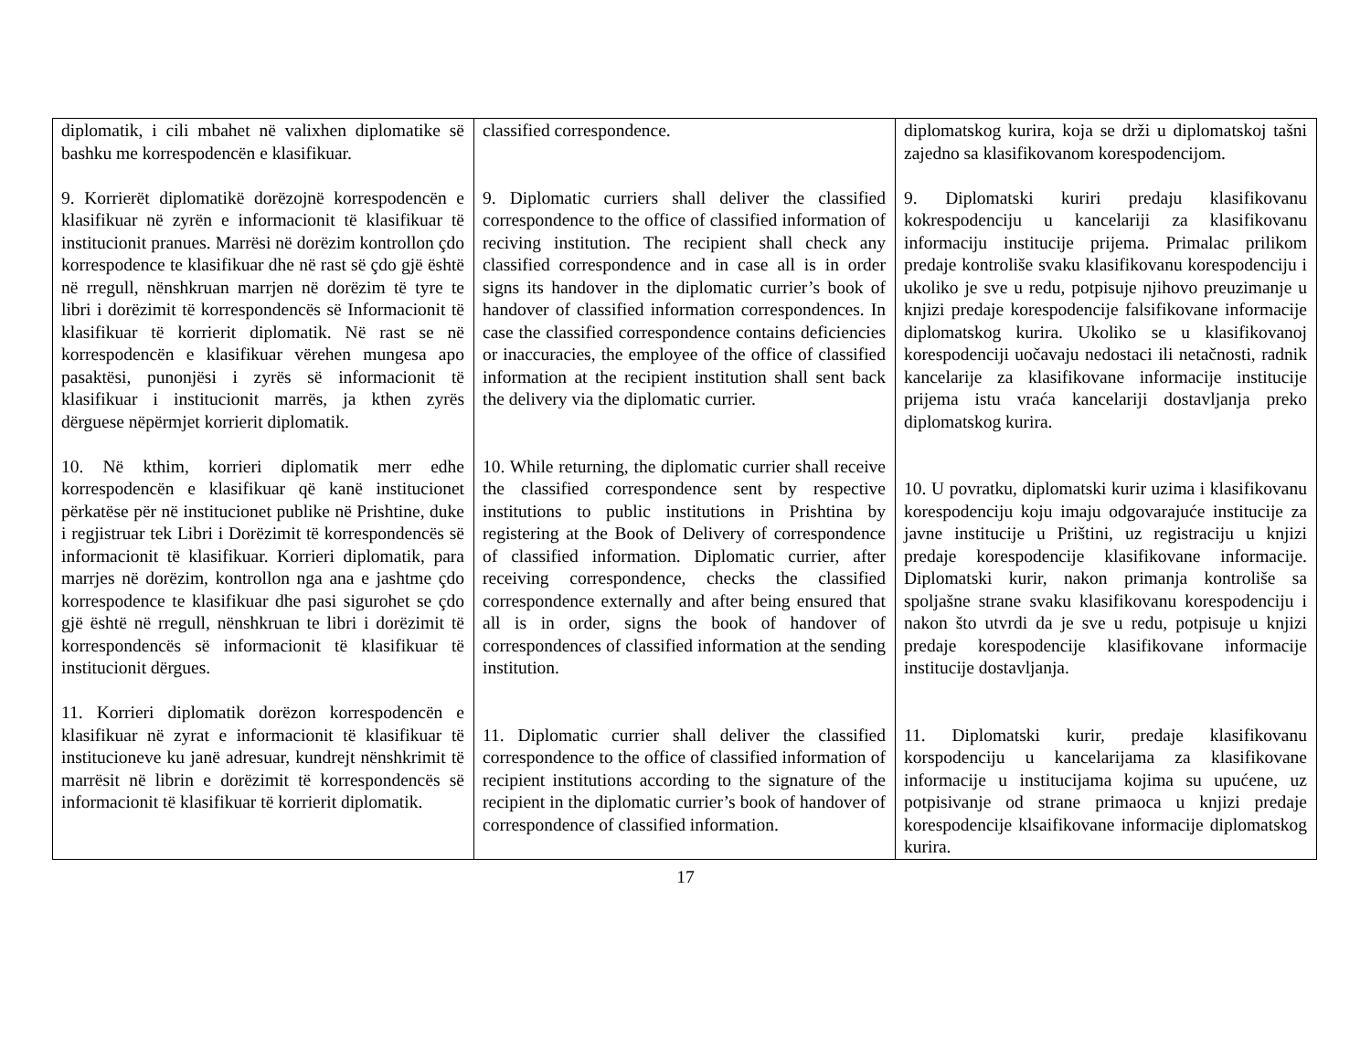| diplomatik, i cili mbahet në valixhen diplomatike së bashku me korrespodencën e klasifikuar. 9. Korrierët diplomatikë dorëzojnë korrespodencën e klasifikuar në zyrën e informacionit të klasifikuar të institucionit pranues. Marrësi në dorëzim kontrollon çdo korrespodence te klasifikuar dhe në rast së çdo gjë është në rregull, nënshkruan marrjen në dorëzim të tyre te libri i dorëzimit të korrespondencës së Informacionit të klasifikuar të korrierit diplomatik. Në rast se në korrespodencën e klasifikuar vërehen mungesa apo pasaktësi, punonjësi i zyrës së informacionit të klasifikuar i institucionit marrës, ja kthen zyrës dërguese nëpërmjet korrierit diplomatik. 10. Në kthim, korrieri diplomatik merr edhe korrespodencën e klasifikuar që kanë institucionet përkatëse për në institucionet publike në Prishtine, duke i regjistruar tek Libri i Dorëzimit të korrespondencës së informacionit të klasifikuar. Korrieri diplomatik, para marrjes në dorëzim, kontrollon nga ana e jashtme çdo korrespodence te klasifikuar dhe pasi sigurohet se çdo gjë është në rregull, nënshkruan te libri i dorëzimit të korrespondencës së informacionit të klasifikuar të institucionit dërgues. 11. Korrieri diplomatik dorëzon korrespodencën e klasifikuar në zyrat e informacionit të klasifikuar të institucioneve ku janë adresuar, kundrejt nënshkrimit të marrësit në librin e dorëzimit të korrespondencës së informacionit të klasifikuar të korrierit diplomatik. | classified correspondence. 9. Diplomatic curriers shall deliver the classified correspondence to the office of classified information of reciving institution. The recipient shall check any classified correspondence and in case all is in order signs its handover in the diplomatic currier’s book of handover of classified information correspondences. In case the classified correspondence contains deficiencies or inaccuracies, the employee of the office of classified information at the recipient institution shall sent back the delivery via the diplomatic currier. 10. While returning, the diplomatic currier shall receive the classified correspondence sent by respective institutions to public institutions in Prishtina by registering at the Book of Delivery of correspondence of classified information. Diplomatic currier, after receiving correspondence, checks the classified correspondence externally and after being ensured that all is in order, signs the book of handover of correspondences of classified information at the sending institution. 11. Diplomatic currier shall deliver the classified correspondence to the office of classified information of recipient institutions according to the signature of the recipient in the diplomatic currier’s book of handover of correspondence of classified information. | diplomatskog kurira, koja se drži u diplomatskoj tašni zajedno sa klasifikovanom korespodencijom. 9. Diplomatski kuriri predaju klasifikovanu kokrespodenciju u kancelariji za klasifikovanu informaciju institucije prijema. Primalac prilikom predaje kontroliše svaku klasifikovanu korespodenciju i ukoliko je sve u redu, potpisuje njihovo preuzimanje u knjizi predaje korespodencije falsifikovane informacije diplomatskog kurira. Ukoliko se u klasifikovanoj korespodenciji uočavaju nedostaci ili netačnosti, radnik kancelarije za klasifikovane informacije institucije prijema istu vraća kancelariji dostavljanja preko diplomatskog kurira. 10. U povratku, diplomatski kurir uzima i klasifikovanu korespodenciju koju imaju odgovarajuće institucije za javne institucije u Prištini, uz registraciju u knjizi predaje korespodencije klasifikovane informacije. Diplomatski kurir, nakon primanja kontroliše sa spoljašne strane svaku klasifikovanu korespodenciju i nakon što utvrdi da je sve u redu, potpisuje u knjizi predaje korespodencije klasifikovane informacije institucije dostavljanja. 11. Diplomatski kurir, predaje klasifikovanu korspodenciju u kancelarijama za klasifikovane informacije u institucijama kojima su upućene, uz potpisivanje od strane primaoca u knjizi predaje korespodencije klsaifikovane informacije diplomatskog kurira. |
17